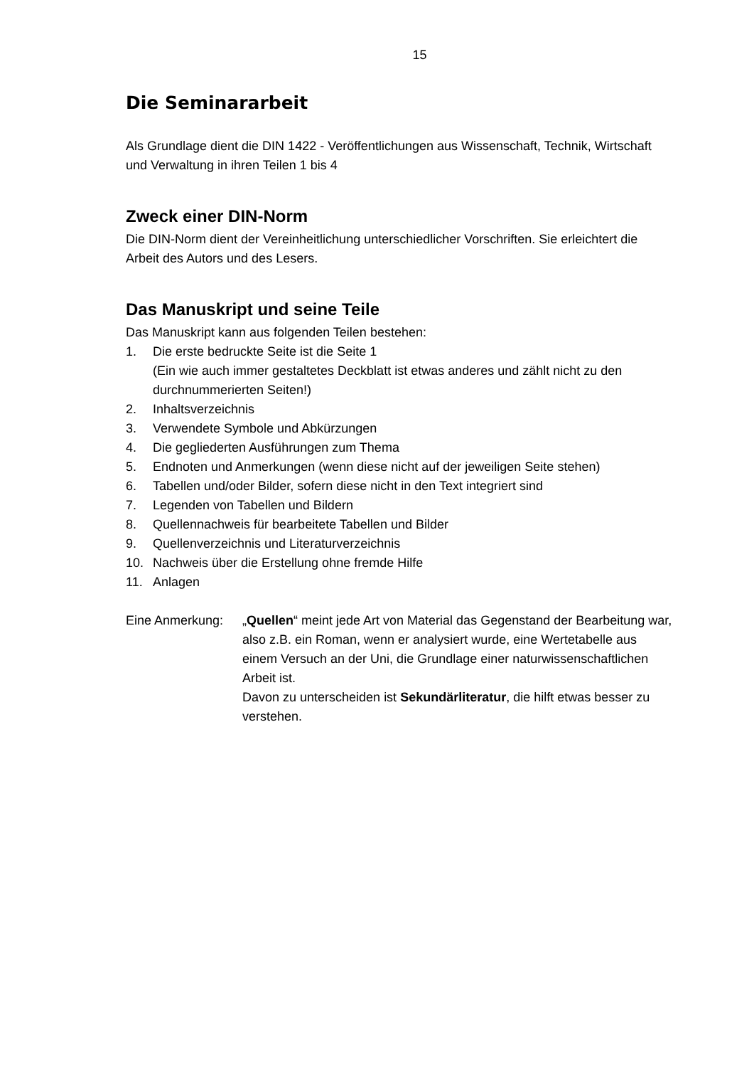15
Die Seminararbeit
Als Grundlage dient die DIN 1422 - Veröffentlichungen aus Wissenschaft, Technik, Wirtschaft und Verwaltung in ihren Teilen 1 bis 4
Zweck einer DIN-Norm
Die DIN-Norm dient der Vereinheitlichung unterschiedlicher Vorschriften. Sie erleichtert die Arbeit des Autors und des Lesers.
Das Manuskript und seine Teile
Das Manuskript kann aus folgenden Teilen bestehen:
1. Die erste bedruckte Seite ist die Seite 1
(Ein wie auch immer gestaltetes Deckblatt ist etwas anderes und zählt nicht zu den durchnummerierten Seiten!)
2. Inhaltsverzeichnis
3. Verwendete Symbole und Abkürzungen
4. Die gegliederten Ausführungen zum Thema
5. Endnoten und Anmerkungen (wenn diese nicht auf der jeweiligen Seite stehen)
6. Tabellen und/oder Bilder, sofern diese nicht in den Text integriert sind
7. Legenden von Tabellen und Bildern
8. Quellennachweis für bearbeitete Tabellen und Bilder
9. Quellenverzeichnis und Literaturverzeichnis
10. Nachweis über die Erstellung ohne fremde Hilfe
11. Anlagen
Eine Anmerkung: „Quellen“ meint jede Art von Material das Gegenstand der Bearbeitung war, also z.B. ein Roman, wenn er analysiert wurde, eine Wertetabelle aus einem Versuch an der Uni, die Grundlage einer naturwissenschaftlichen Arbeit ist.
Davon zu unterscheiden ist Sekundärliteratur, die hilft etwas besser zu verstehen.